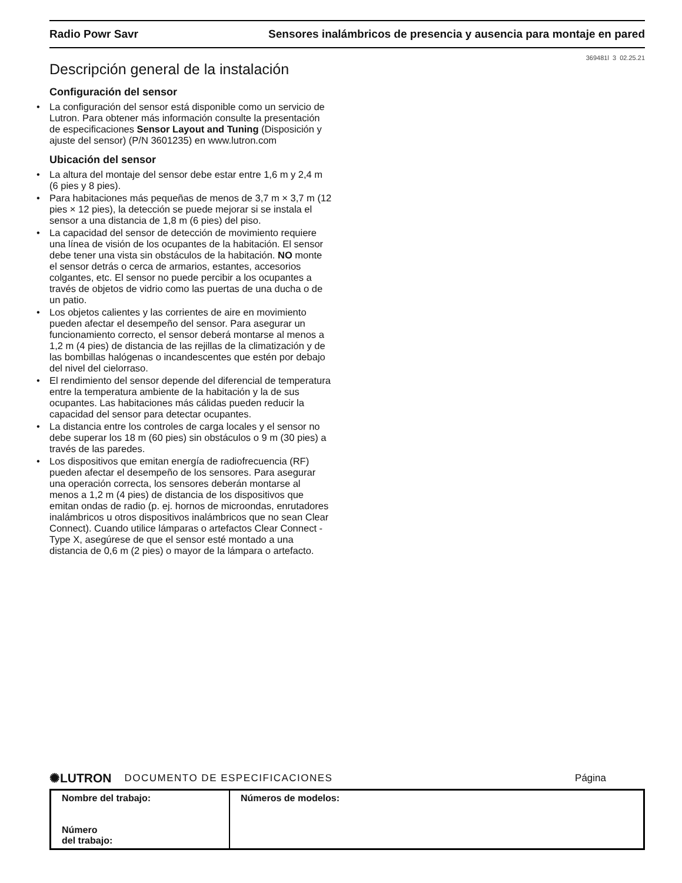Radio Powr Savr Sensores inalámbricos de presencia y ausencia para montaje en pared
369481l 3 02.25.21
Descripción general de la instalación
Configuración del sensor
• La configuración del sensor está disponible como un servicio de Lutron. Para obtener más información consulte la presentación de especificaciones Sensor Layout and Tuning (Disposición y ajuste del sensor) (P/N 3601235) en www.lutron.com
Ubicación del sensor
• La altura del montaje del sensor debe estar entre 1,6 m y 2,4 m (6 pies y 8 pies).
• Para habitaciones más pequeñas de menos de 3,7 m × 3,7 m (12 pies × 12 pies), la detección se puede mejorar si se instala el sensor a una distancia de 1,8 m (6 pies) del piso.
• La capacidad del sensor de detección de movimiento requiere una línea de visión de los ocupantes de la habitación. El sensor debe tener una vista sin obstáculos de la habitación. NO monte el sensor detrás o cerca de armarios, estantes, accesorios colgantes, etc. El sensor no puede percibir a los ocupantes a través de objetos de vidrio como las puertas de una ducha o de un patio.
• Los objetos calientes y las corrientes de aire en movimiento pueden afectar el desempeño del sensor. Para asegurar un funcionamiento correcto, el sensor deberá montarse al menos a 1,2 m (4 pies) de distancia de las rejillas de la climatización y de las bombillas halógenas o incandescentes que estén por debajo del nivel del cielorraso.
• El rendimiento del sensor depende del diferencial de temperatura entre la temperatura ambiente de la habitación y la de sus ocupantes. Las habitaciones más cálidas pueden reducir la capacidad del sensor para detectar ocupantes.
• La distancia entre los controles de carga locales y el sensor no debe superar los 18 m (60 pies) sin obstáculos o 9 m (30 pies) a través de las paredes.
• Los dispositivos que emitan energía de radiofrecuencia (RF) pueden afectar el desempeño de los sensores. Para asegurar una operación correcta, los sensores deberán montarse al menos a 1,2 m (4 pies) de distancia de los dispositivos que emitan ondas de radio (p. ej. hornos de microondas, enrutadores inalámbricos u otros dispositivos inalámbricos que no sean Clear Connect). Cuando utilice lámparas o artefactos Clear Connect - Type X, asegúrese de que el sensor esté montado a una distancia de 0,6 m (2 pies) o mayor de la lámpara o artefacto.
✺LUTRON DOCUMENTO DE ESPECIFICACIONES Página
| Nombre del trabajo: Número del trabajo: | Números de modelos: |